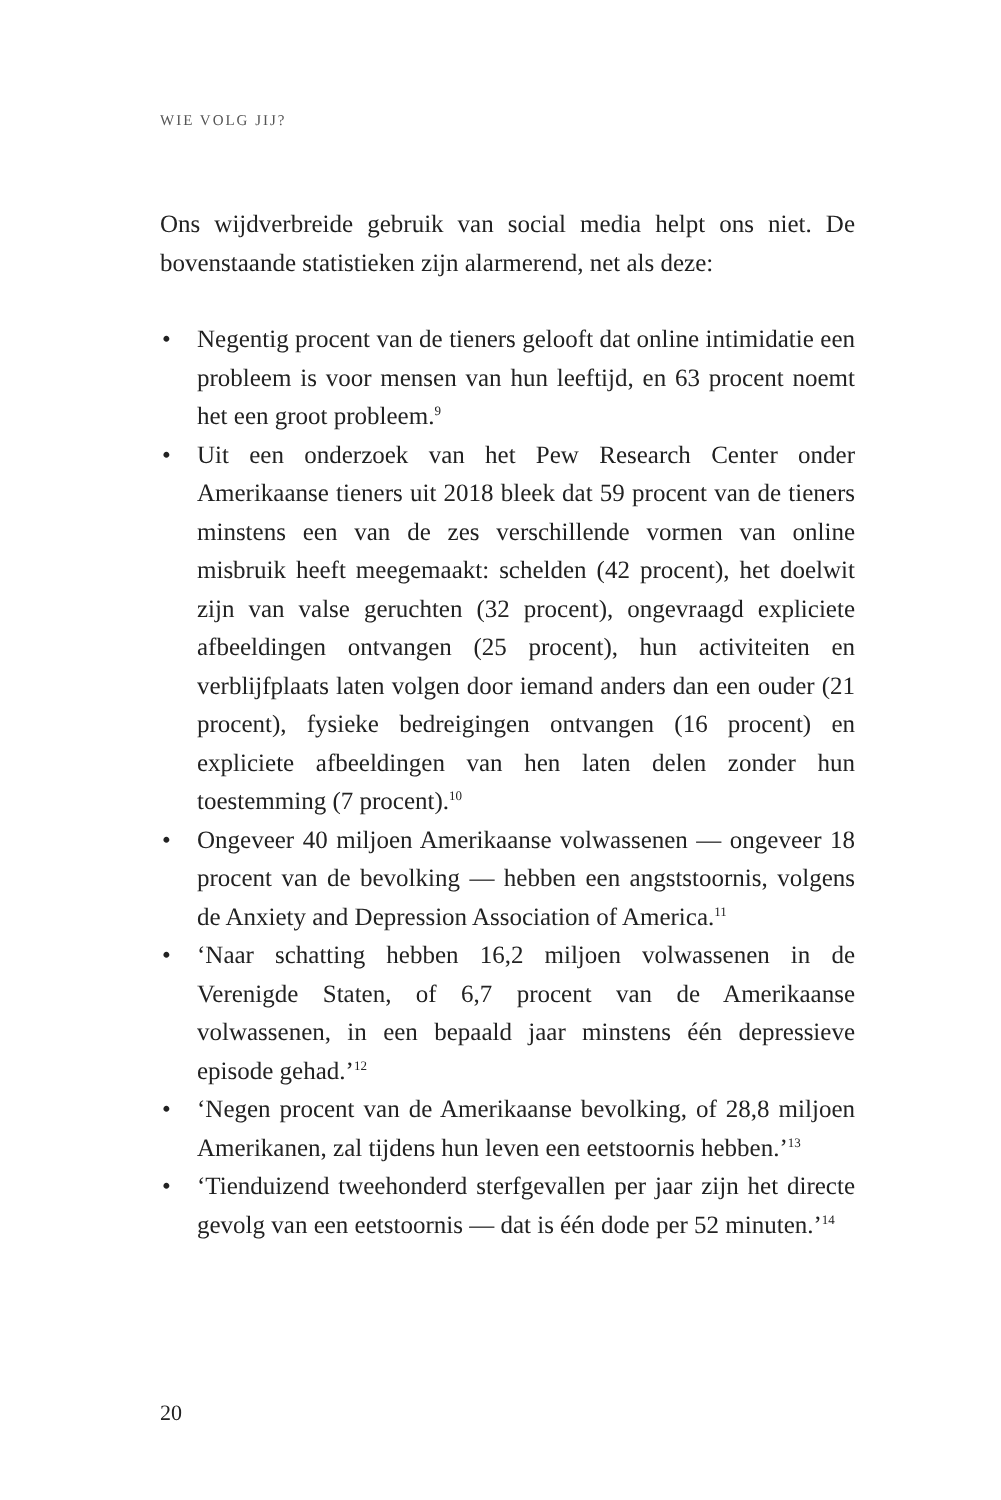WIE VOLG JIJ?
Ons wijdverbreide gebruik van social media helpt ons niet. De bovenstaande statistieken zijn alarmerend, net als deze:
• Negentig procent van de tieners gelooft dat online intimidatie een probleem is voor mensen van hun leeftijd, en 63 procent noemt het een groot probleem.<sup>9</sup>
• Uit een onderzoek van het Pew Research Center onder Amerikaanse tieners uit 2018 bleek dat 59 procent van de tieners minstens een van de zes verschillende vormen van online misbruik heeft meegemaakt: schelden (42 procent), het doelwit zijn van valse geruchten (32 procent), ongevraagd expliciete afbeeldingen ontvangen (25 procent), hun activiteiten en verblijfplaats laten volgen door iemand anders dan een ouder (21 procent), fysieke bedreigingen ontvangen (16 procent) en expliciete afbeeldingen van hen laten delen zonder hun toestemming (7 procent).<sup>10</sup>
• Ongeveer 40 miljoen Amerikaanse volwassenen — ongeveer 18 procent van de bevolking — hebben een angststoornis, volgens de Anxiety and Depression Association of America.<sup>11</sup>
• ‘Naar schatting hebben 16,2 miljoen volwassenen in de Verenigde Staten, of 6,7 procent van de Amerikaanse volwassenen, in een bepaald jaar minstens één depressieve episode gehad.’<sup>12</sup>
• ‘Negen procent van de Amerikaanse bevolking, of 28,8 miljoen Amerikanen, zal tijdens hun leven een eetstoornis hebben.’<sup>13</sup>
• ‘Tienduizend tweehonderd sterfgevallen per jaar zijn het directe gevolg van een eetstoornis — dat is één dode per 52 minuten.’<sup>14</sup>
20